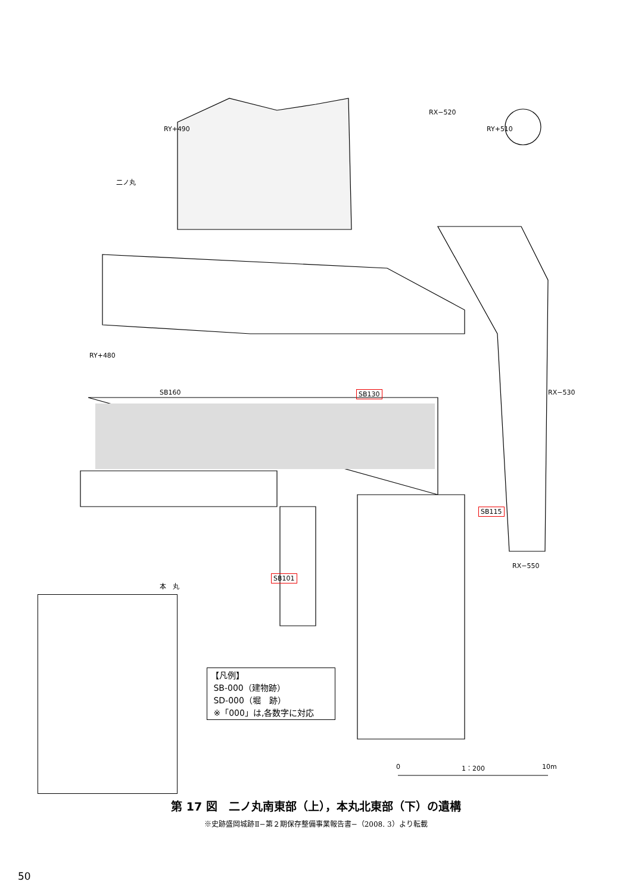二ノ丸
RX−520
RY+490 RY+510
RY+480
SB160 SB130 RX−530
SB115
RX−550
SB101
本　丸
【凡例】
SB-000（建物跡）
SD-000（堀　跡）
※「000」は,各数字に対応
0 1：200 10m
第 17 図　二ノ丸南東部（上），本丸北東部（下）の遺構
※史跡盛岡城跡Ⅱ−第２期保存整備事業報告書−（2008. 3）より転載
50